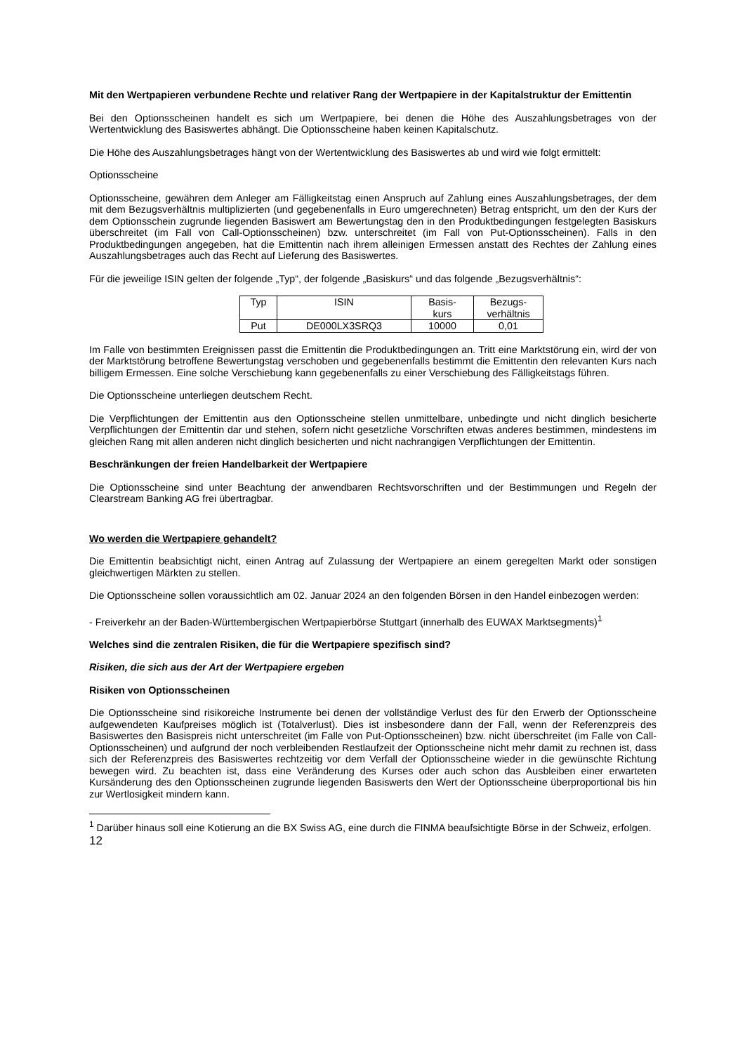Mit den Wertpapieren verbundene Rechte und relativer Rang der Wertpapiere in der Kapitalstruktur der Emittentin
Bei den Optionsscheinen handelt es sich um Wertpapiere, bei denen die Höhe des Auszahlungsbetrages von der Wertentwicklung des Basiswertes abhängt. Die Optionsscheine haben keinen Kapitalschutz.
Die Höhe des Auszahlungsbetrages hängt von der Wertentwicklung des Basiswertes ab und wird wie folgt ermittelt:
Optionsscheine
Optionsscheine, gewähren dem Anleger am Fälligkeitstag einen Anspruch auf Zahlung eines Auszahlungsbetrages, der dem mit dem Bezugsverhältnis multiplizierten (und gegebenenfalls in Euro umgerechneten) Betrag entspricht, um den der Kurs der dem Optionsschein zugrunde liegenden Basiswert am Bewertungstag den in den Produktbedingungen festgelegten Basiskurs überschreitet (im Fall von Call-Optionsscheinen) bzw. unterschreitet (im Fall von Put-Optionsscheinen). Falls in den Produktbedingungen angegeben, hat die Emittentin nach ihrem alleinigen Ermessen anstatt des Rechtes der Zahlung eines Auszahlungsbetrages auch das Recht auf Lieferung des Basiswertes.
Für die jeweilige ISIN gelten der folgende „Typ“, der folgende „Basiskurs“ und das folgende „Bezugsverhältnis“:
| Typ | ISIN | Basis- kurs | Bezugs- verhältnis |
| Put | DE000LX3SRQ3 | 10000 | 0,01 |
Im Falle von bestimmten Ereignissen passt die Emittentin die Produktbedingungen an. Tritt eine Marktstörung ein, wird der von der Marktstörung betroffene Bewertungstag verschoben und gegebenenfalls bestimmt die Emittentin den relevanten Kurs nach billigem Ermessen. Eine solche Verschiebung kann gegebenenfalls zu einer Verschiebung des Fälligkeitstags führen.
Die Optionsscheine unterliegen deutschem Recht.
Die Verpflichtungen der Emittentin aus den Optionsscheine stellen unmittelbare, unbedingte und nicht dinglich besicherte Verpflichtungen der Emittentin dar und stehen, sofern nicht gesetzliche Vorschriften etwas anderes bestimmen, mindestens im gleichen Rang mit allen anderen nicht dinglich besicherten und nicht nachrangigen Verpflichtungen der Emittentin.
Beschränkungen der freien Handelbarkeit der Wertpapiere
Die Optionsscheine sind unter Beachtung der anwendbaren Rechtsvorschriften und der Bestimmungen und Regeln der Clearstream Banking AG frei übertragbar.
Wo werden die Wertpapiere gehandelt?
Die Emittentin beabsichtigt nicht, einen Antrag auf Zulassung der Wertpapiere an einem geregelten Markt oder sonstigen gleichwertigen Märkten zu stellen.
Die Optionsscheine sollen voraussichtlich am 02. Januar 2024 an den folgenden Börsen in den Handel einbezogen werden:
- Freiverkehr an der Baden-Württembergischen Wertpapierbörse Stuttgart (innerhalb des EUWAX Marktsegments)<sup>1</sup>
Welches sind die zentralen Risiken, die für die Wertpapiere spezifisch sind?
Risiken, die sich aus der Art der Wertpapiere ergeben
Risiken von Optionsscheinen
Die Optionsscheine sind risikoreiche Instrumente bei denen der vollständige Verlust des für den Erwerb der Optionsscheine aufgewendeten Kaufpreises möglich ist (Totalverlust). Dies ist insbesondere dann der Fall, wenn der Referenzpreis des Basiswertes den Basispreis nicht unterschreitet (im Falle von Put-Optionsscheinen) bzw. nicht überschreitet (im Falle von Call-Optionsscheinen) und aufgrund der noch verbleibenden Restlaufzeit der Optionsscheine nicht mehr damit zu rechnen ist, dass sich der Referenzpreis des Basiswertes rechtzeitig vor dem Verfall der Optionsscheine wieder in die gewünschte Richtung bewegen wird. Zu beachten ist, dass eine Veränderung des Kurses oder auch schon das Ausbleiben einer erwarteten Kursänderung des den Optionsscheinen zugrunde liegenden Basiswerts den Wert der Optionsscheine überproportional bis hin zur Wertlosigkeit mindern kann.
<sup>1</sup> Darüber hinaus soll eine Kotierung an die BX Swiss AG, eine durch die FINMA beaufsichtigte Börse in der Schweiz, erfolgen.
12